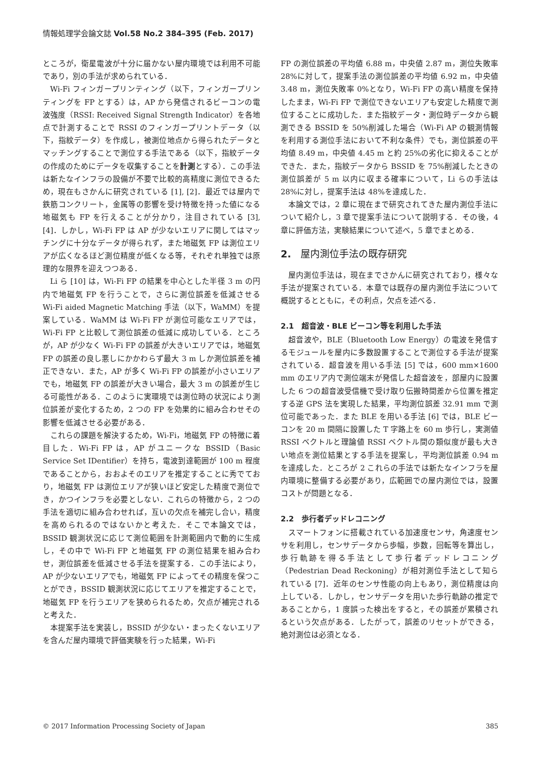情報処理学会論文誌 Vol.58 No.2 384–395 (Feb. 2017)
ところが，衛星電波が十分に届かない屋内環境では利用不可能であり，別の手法が求められている．
Wi-Fi フィンガープリンティング（以下，フィンガープリンティングを FP とする）は，AP から発信されるビーコンの電波強度（RSSI: Received Signal Strength Indicator）を各地点で計測することで RSSI のフィンガープリントデータ（以下，指紋データ）を作成し，被測位地点から得られたデータとマッチングすることで測位する手法である（以下，指紋データの作成のためにデータを収集することを計測とする）．この手法は新たなインフラの設備が不要で比較的高精度に測位できるため，現在もさかんに研究されている [1], [2]．最近では屋内で鉄筋コンクリート，金属等の影響を受け特徴を持った値になる地磁気も FP を行えることが分かり，注目されている [3], [4]．しかし，Wi-Fi FP は AP が少ないエリアに関してはマッチングに十分なデータが得られず，また地磁気 FP は測位エリアが広くなるほど測位精度が低くなる等，それぞれ単独では原理的な限界を迎えつつある．
Li ら [10] は，Wi-Fi FP の結果を中心とした半径 3 m の円内で地磁気 FP を行うことで，さらに測位誤差を低減させる Wi-Fi aided Magnetic Matching 手法（以下，WaMM）を提案している．WaMM は Wi-Fi FP が測位可能なエリアでは，Wi-Fi FP と比較して測位誤差の低減に成功している．ところが，AP が少なく Wi-Fi FP の誤差が大きいエリアでは，地磁気 FP の誤差の良し悪しにかかわらず最大 3 m しか測位誤差を補正できない．また，AP が多く Wi-Fi FP の誤差が小さいエリアでも，地磁気 FP の誤差が大きい場合，最大 3 m の誤差が生じる可能性がある．このように実環境では測位時の状況により測位誤差が変化するため，2 つの FP を効果的に組み合わせその影響を低減させる必要がある．
これらの課題を解決するため，Wi-Fi，地磁気 FP の特徴に着目した．Wi-Fi FP は，AP がユニークな BSSID（Basic Service Set IDentifier）を持ち，電波到達範囲が 100 m 程度であることから，おおよそのエリアを推定することに秀でており，地磁気 FP は測位エリアが狭いほど安定した精度で測位でき，かつインフラを必要としない．これらの特徴から，2 つの手法を適切に組み合わせれば，互いの欠点を補完し合い，精度を高められるのではないかと考えた．そこで本論文では，BSSID 観測状況に応じて測位範囲を計測範囲内で動的に生成し，その中で Wi-Fi FP と地磁気 FP の測位結果を組み合わせ，測位誤差を低減させる手法を提案する．この手法により，AP が少ないエリアでも，地磁気 FP によってその精度を保つことができ，BSSID 観測状況に応じてエリアを推定することで，地磁気 FP を行うエリアを狭められるため，欠点が補完されると考えた．
本提案手法を実装し，BSSID が少ない・まったくないエリアを含んだ屋内環境で評価実験を行った結果，Wi-Fi
FP の測位誤差の平均値 6.88 m，中央値 2.87 m，測位失敗率 28%に対して，提案手法の測位誤差の平均値 6.92 m，中央値 3.48 m，測位失敗率 0%となり，Wi-Fi FP の高い精度を保持したまま，Wi-Fi FP で測位できないエリアも安定した精度で測位することに成功した．また指紋データ・測位時データから観測できる BSSID を 50%削減した場合（Wi-Fi AP の観測情報を利用する測位手法において不利な条件）でも，測位誤差の平均値 8.49 m，中央値 4.45 m と約 25%の劣化に抑えることができた．また，指紋データから BSSID を 75%削減したときの測位誤差が 5 m 以内に収まる確率について，Li らの手法は 28%に対し，提案手法は 48%を達成した．
本論文では，2 章に現在まで研究されてきた屋内測位手法について紹介し，3 章で提案手法について説明する．その後，4 章に評価方法，実験結果について述べ，5 章でまとめる．
2.　屋内測位手法の既存研究
屋内測位手法は，現在までさかんに研究されており，様々な手法が提案されている．本章では既存の屋内測位手法について概説するとともに，その利点，欠点を述べる．
2.1　超音波・BLE ビーコン等を利用した手法
超音波や，BLE（Bluetooth Low Energy）の電波を発信するモジュールを屋内に多数設置することで測位する手法が提案されている．超音波を用いる手法 [5] では，600 mm×1600 mm のエリア内で測位端末が発信した超音波を，部屋内に設置した 6 つの超音波受信機で受け取り伝搬時間差から位置を推定する逆 GPS 法を実現した結果，平均測位誤差 32.91 mm で測位可能であった．また BLE を用いる手法 [6] では，BLE ビーコンを 20 m 間隔に設置した T 字路上を 60 m 歩行し，実測値 RSSI ベクトルと理論値 RSSI ベクトル間の類似度が最も大きい地点を測位結果とする手法を提案し，平均測位誤差 0.94 m を達成した．ところが 2 これらの手法では新たなインフラを屋内環境に整備する必要があり，広範囲での屋内測位では，設置コストが問題となる．
2.2　歩行者デッドレコニング
スマートフォンに搭載されている加速度センサ，角速度センサを利用し，センサデータから歩幅，歩数，回転等を算出し，歩行軌跡を得る手法として歩行者デッドレコニング（Pedestrian Dead Reckoning）が相対測位手法として知られている [7]．近年のセンサ性能の向上もあり，測位精度は向上している．しかし，センサデータを用いた歩行軌跡の推定であることから，1 度誤った検出をすると，その誤差が累積されるという欠点がある．したがって，誤差のリセットができる，絶対測位は必須となる．
© 2017 Information Processing Society of Japan 385